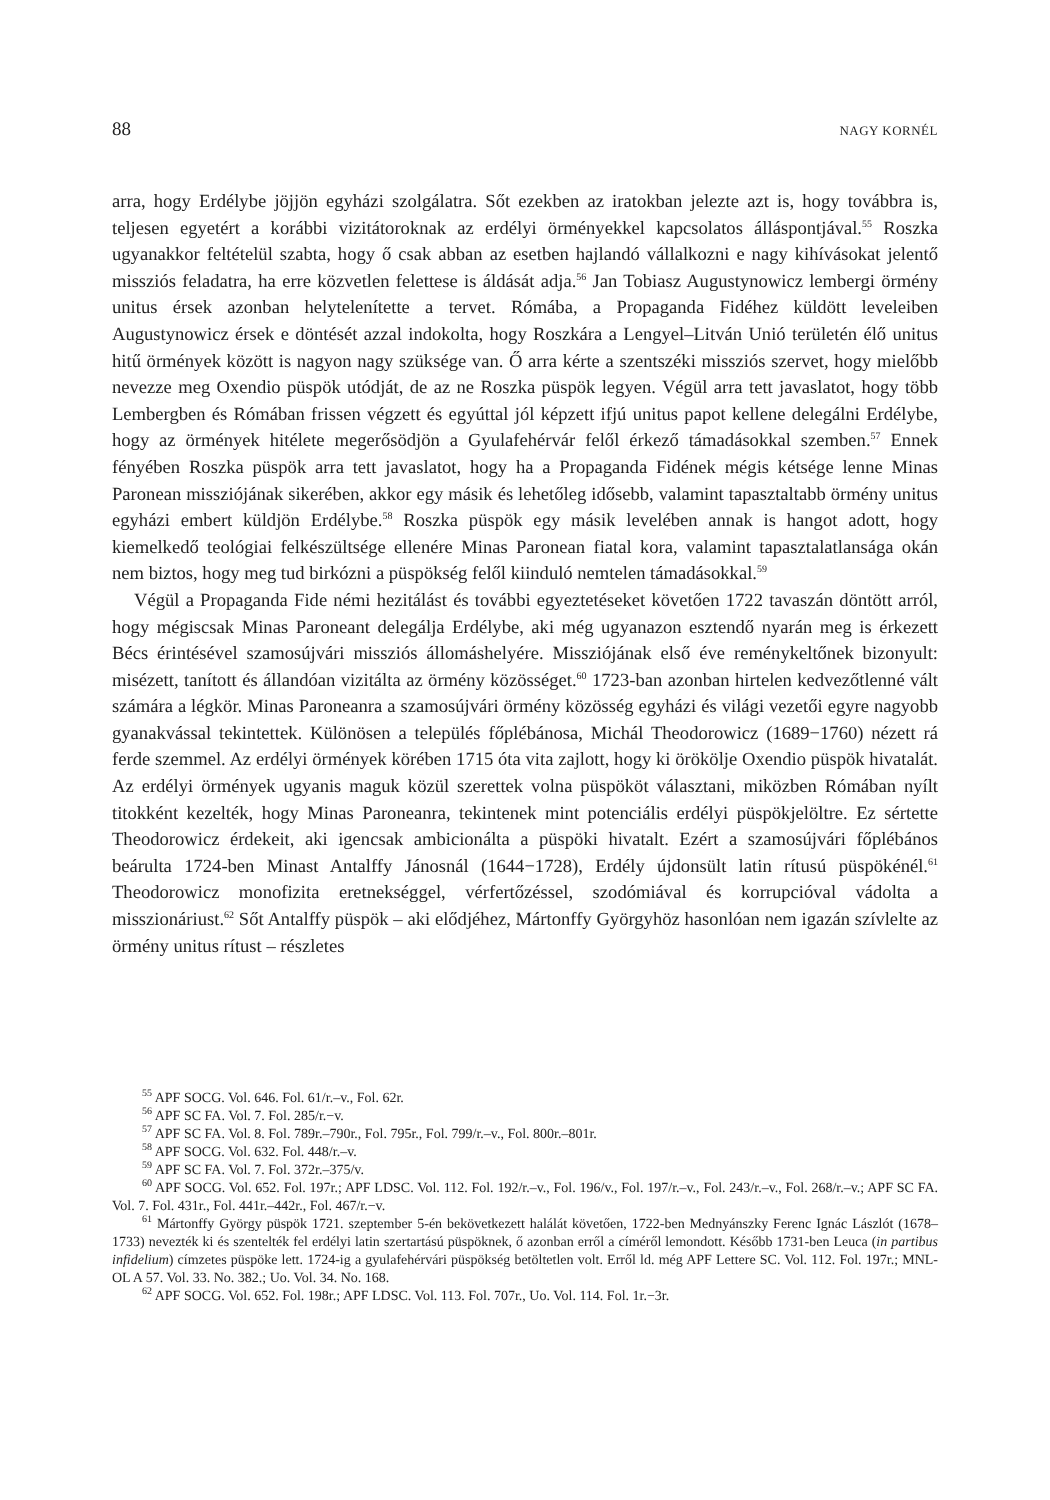88 NAGY KORNÉL
arra, hogy Erdélybe jöjjön egyházi szolgálatra. Sőt ezekben az iratokban jelezte azt is, hogy továbbra is, teljesen egyetért a korábbi vizitátoroknak az erdélyi örményekkel kapcsolatos álláspontjával.<sup>55</sup> Roszka ugyanakkor feltételül szabta, hogy ő csak abban az esetben hajlandó vállalkozni e nagy kihívásokat jelentő missziós feladatra, ha erre közvetlen felettese is áldását adja.<sup>56</sup> Jan Tobiasz Augustynowicz lembergi örmény unitus érsek azonban helytelenítette a tervet. Rómába, a Propaganda Fidéhez küldött leveleiben Augustynowicz érsek e döntését azzal indokolta, hogy Roszkára a Lengyel–Litván Unió területén élő unitus hitű örmények között is nagyon nagy szüksége van. Ő arra kérte a szentszéki missziós szervet, hogy mielőbb nevezze meg Oxendio püspök utódját, de az ne Roszka püspök legyen. Végül arra tett javaslatot, hogy több Lembergben és Rómában frissen végzett és egyúttal jól képzett ifjú unitus papot kellene delegálni Erdélybe, hogy az örmények hitélete megerősödjön a Gyulafehérvár felől érkező támadásokkal szemben.<sup>57</sup> Ennek fényében Roszka püspök arra tett javaslatot, hogy ha a Propaganda Fidének mégis kétsége lenne Minas Paronean missziójának sikerében, akkor egy másik és lehetőleg idősebb, valamint tapasztaltabb örmény unitus egyházi embert küldjön Erdélybe.<sup>58</sup> Roszka püspök egy másik levelében annak is hangot adott, hogy kiemelkedő teológiai felkészültsége ellenére Minas Paronean fiatal kora, valamint tapasztalatlansága okán nem biztos, hogy meg tud birkózni a püspökség felől kiinduló nemtelen támadásokkal.<sup>59</sup>
Végül a Propaganda Fide némi hezitálást és további egyeztetéseket követően 1722 tavaszán döntött arról, hogy mégiscsak Minas Paroneant delegálja Erdélybe, aki még ugyanazon esztendő nyarán meg is érkezett Bécs érintésével szamosújvári missziós állomáshelyére. Missziójának első éve reménykeltőnek bizonyult: misézett, tanított és állandóan vizitálta az örmény közösséget.<sup>60</sup> 1723-ban azonban hirtelen kedvezőtlenné vált számára a légkör. Minas Paroneanra a szamosújvári örmény közösség egyházi és világi vezetői egyre nagyobb gyanakvással tekintettek. Különösen a település főplébánosa, Michál Theodorowicz (1689−1760) nézett rá ferde szemmel. Az erdélyi örmények körében 1715 óta vita zajlott, hogy ki örökölje Oxendio püspök hivatalát. Az erdélyi örmények ugyanis maguk közül szerettek volna püspököt választani, miközben Rómában nyílt titokként kezelték, hogy Minas Paroneanra, tekintenek mint potenciális erdélyi püspökjelöltre. Ez sértette Theodorowicz érdekeit, aki igencsak ambicionálta a püspöki hivatalt. Ezért a szamosújvári főplébános beárulta 1724-ben Minast Antalffy Jánosnál (1644−1728), Erdély újdonsült latin rítusú püspökénél.<sup>61</sup> Theodorowicz monofizita eretnekséggel, vérfertőzéssel, szodómiával és korrupcióval vádolta a misszionáriust.<sup>62</sup> Sőt Antalffy püspök – aki elődjéhez, Mártonffy Györgyhöz hasonlóan nem igazán szívlelte az örmény unitus rítust – részletes
<sup>55</sup> APF SOCG. Vol. 646. Fol. 61/r.–v., Fol. 62r.
<sup>56</sup> APF SC FA. Vol. 7. Fol. 285/r.−v.
<sup>57</sup> APF SC FA. Vol. 8. Fol. 789r.–790r., Fol. 795r., Fol. 799/r.–v., Fol. 800r.–801r.
<sup>58</sup> APF SOCG. Vol. 632. Fol. 448/r.–v.
<sup>59</sup> APF SC FA. Vol. 7. Fol. 372r.–375/v.
<sup>60</sup> APF SOCG. Vol. 652. Fol. 197r.; APF LDSC. Vol. 112. Fol. 192/r.–v., Fol. 196/v., Fol. 197/r.–v., Fol. 243/r.–v., Fol. 268/r.–v.; APF SC FA. Vol. 7. Fol. 431r., Fol. 441r.–442r., Fol. 467/r.−v.
<sup>61</sup> Mártonffy György püspök 1721. szeptember 5-én bekövetkezett halálát követően, 1722-ben Mednyánszky Ferenc Ignác Lászlót (1678–1733) nevezték ki és szentelték fel erdélyi latin szertartású püspöknek, ő azonban erről a címéről lemondott. Később 1731-ben Leuca (in partibus infidelium) címzetes püspöke lett. 1724-ig a gyulafehérvári püspökség betöltetlen volt. Erről ld. még APF Lettere SC. Vol. 112. Fol. 197r.; MNL-OL A 57. Vol. 33. No. 382.; Uo. Vol. 34. No. 168.
<sup>62</sup> APF SOCG. Vol. 652. Fol. 198r.; APF LDSC. Vol. 113. Fol. 707r., Uo. Vol. 114. Fol. 1r.−3r.